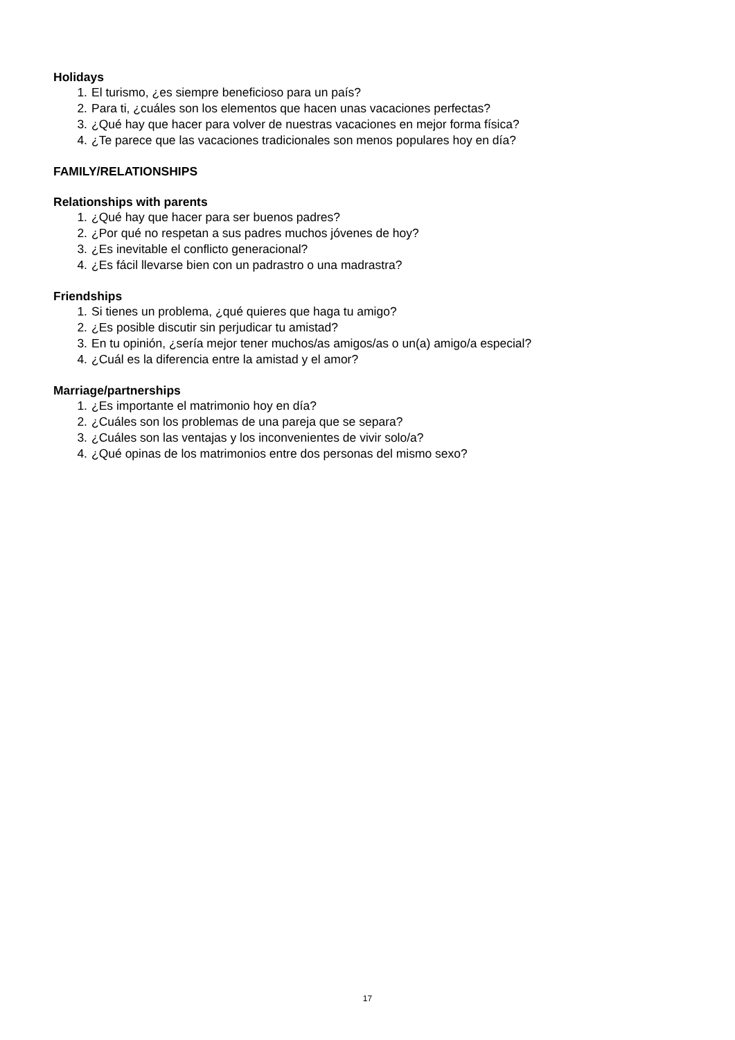Holidays
1. El turismo, ¿es siempre beneficioso para un país?
2. Para ti, ¿cuáles son los elementos que hacen unas vacaciones perfectas?
3. ¿Qué hay que hacer para volver de nuestras vacaciones en mejor forma física?
4. ¿Te parece que las vacaciones tradicionales son menos populares hoy en día?
FAMILY/RELATIONSHIPS
Relationships with parents
1. ¿Qué hay que hacer para ser buenos padres?
2. ¿Por qué no respetan a sus padres muchos jóvenes de hoy?
3. ¿Es inevitable el conflicto generacional?
4. ¿Es fácil llevarse bien con un padrastro o una madrastra?
Friendships
1. Si tienes un problema, ¿qué quieres que haga tu amigo?
2. ¿Es posible discutir sin perjudicar tu amistad?
3. En tu opinión, ¿sería mejor tener muchos/as amigos/as o un(a) amigo/a especial?
4. ¿Cuál es la diferencia entre la amistad y el amor?
Marriage/partnerships
1. ¿Es importante el matrimonio hoy en día?
2. ¿Cuáles son los problemas de una pareja que se separa?
3. ¿Cuáles son las ventajas y los inconvenientes de vivir solo/a?
4. ¿Qué opinas de los matrimonios entre dos personas del mismo sexo?
17